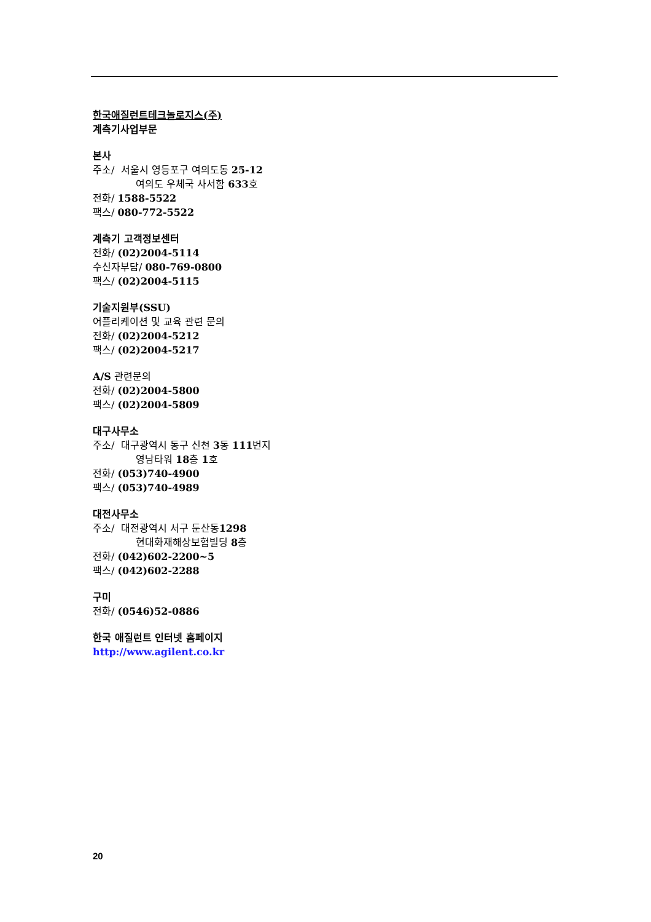한국애질런트테크놀로지스(주)
계측기사업부문
본사
주소/ 서울시 영등포구 여의도동 25-12
여의도 우체국 사서함 633호
전화/ 1588-5522
팩스/ 080-772-5522
계측기 고객정보센터
전화/ (02)2004-5114
수신자부담/ 080-769-0800
팩스/ (02)2004-5115
기술지원부(SSU)
어플리케이션 및 교육 관련 문의
전화/ (02)2004-5212
팩스/ (02)2004-5217
A/S 관련문의
전화/ (02)2004-5800
팩스/ (02)2004-5809
대구사무소
주소/ 대구광역시 동구 신천 3동 111번지
영남타워 18층 1호
전화/ (053)740-4900
팩스/ (053)740-4989
대전사무소
주소/ 대전광역시 서구 둔산동1298
현대화재해상보험빌딩 8층
전화/ (042)602-2200~5
팩스/ (042)602-2288
구미
전화/ (0546)52-0886
한국 애질런트 인터넷 홈페이지
http://www.agilent.co.kr
20